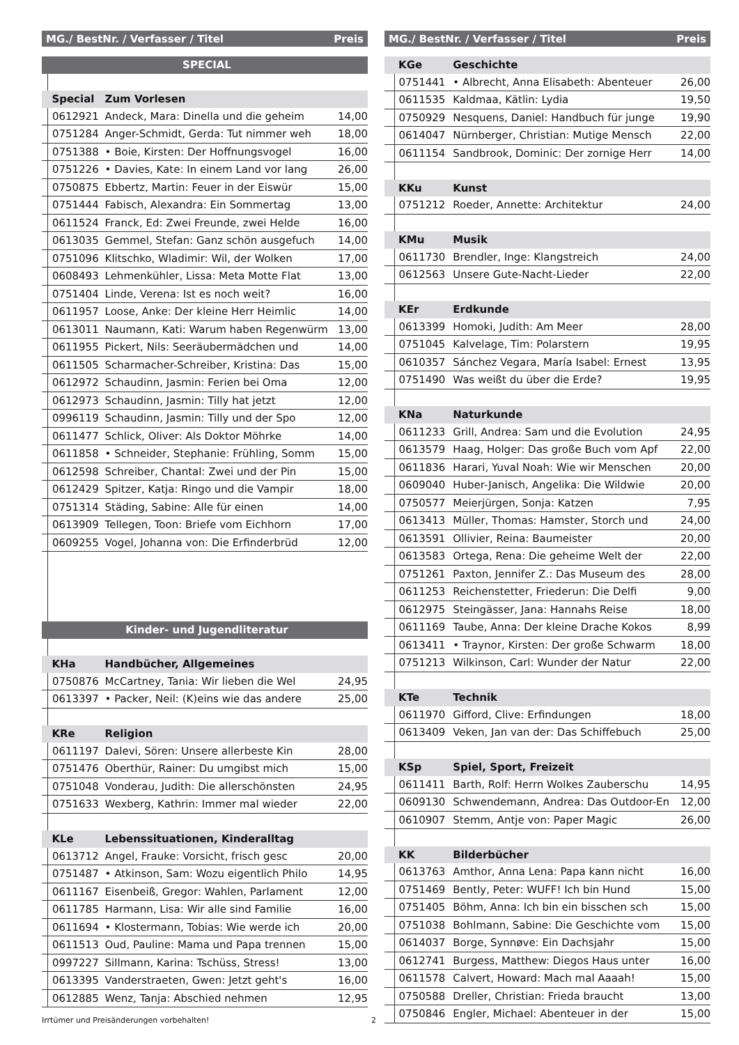| MG./ BestNr. / Verfasser / Titel | | | Preis |
| --- | --- | --- | --- |
| SPECIAL | | | |
| | Special | Zum Vorlesen | |
| | 0612921 | Andeck, Mara: Dinella und die geheim | 14,00 |
| | 0751284 | Anger-Schmidt, Gerda: Tut nimmer weh | 18,00 |
| | 0751388 | • Boie, Kirsten: Der Hoffnungsvogel | 16,00 |
| | 0751226 | • Davies, Kate: In einem Land vor lang | 26,00 |
| | 0750875 | Ebbertz, Martin: Feuer in der Eiswür | 15,00 |
| | 0751444 | Fabisch, Alexandra: Ein Sommertag | 13,00 |
| | 0611524 | Franck, Ed: Zwei Freunde, zwei Helde | 16,00 |
| | 0613035 | Gemmel, Stefan: Ganz schön ausgefuch | 14,00 |
| | 0751096 | Klitschko, Wladimir: Wil, der Wolken | 17,00 |
| | 0608493 | Lehmenkühler, Lissa: Meta Motte Flat | 13,00 |
| | 0751404 | Linde, Verena: Ist es noch weit? | 16,00 |
| | 0611957 | Loose, Anke: Der kleine Herr Heimlic | 14,00 |
| | 0613011 | Naumann, Kati: Warum haben Regenwürm | 13,00 |
| | 0611955 | Pickert, Nils: Seeräubermädchen und | 14,00 |
| | 0611505 | Scharmacher-Schreiber, Kristina: Das | 15,00 |
| | 0612972 | Schaudinn, Jasmin: Ferien bei Oma | 12,00 |
| | 0612973 | Schaudinn, Jasmin: Tilly hat jetzt | 12,00 |
| | 0996119 | Schaudinn, Jasmin: Tilly und der Spo | 12,00 |
| | 0611477 | Schlick, Oliver: Als Doktor Möhrke | 14,00 |
| | 0611858 | • Schneider, Stephanie: Frühling, Somm | 15,00 |
| | 0612598 | Schreiber, Chantal: Zwei und der Pin | 15,00 |
| | 0612429 | Spitzer, Katja: Ringo und die Vampir | 18,00 |
| | 0751314 | Städing, Sabine: Alle für einen | 14,00 |
| | 0613909 | Tellegen, Toon: Briefe vom Eichhorn | 17,00 |
| | 0609255 | Vogel, Johanna von: Die Erfinderbrüd | 12,00 |
| Kinder- und Jugendliteratur | | | |
| | KHa | Handbücher, Allgemeines | |
| | 0750876 | McCartney, Tania: Wir lieben die Wel | 24,95 |
| | 0613397 | • Packer, Neil: (K)eins wie das andere | 25,00 |
| | KRe | Religion | |
| | 0611197 | Dalevi, Sören: Unsere allerbeste Kin | 28,00 |
| | 0751476 | Oberthür, Rainer: Du umgibst mich | 15,00 |
| | 0751048 | Vonderau, Judith: Die allerschönsten | 24,95 |
| | 0751633 | Wexberg, Kathrin: Immer mal wieder | 22,00 |
| | KLe | Lebenssituationen, Kinderalltag | |
| | 0613712 | Angel, Frauke: Vorsicht, frisch gesc | 20,00 |
| | 0751487 | • Atkinson, Sam: Wozu eigentlich Philo | 14,95 |
| | 0611167 | Eisenbeiß, Gregor: Wahlen, Parlament | 12,00 |
| | 0611785 | Harmann, Lisa: Wir alle sind Familie | 16,00 |
| | 0611694 | • Klostermann, Tobias: Wie werde ich | 20,00 |
| | 0611513 | Oud, Pauline: Mama und Papa trennen | 15,00 |
| | 0997227 | Sillmann, Karina: Tschüss, Stress! | 13,00 |
| | 0613395 | Vanderstraeten, Gwen: Jetzt geht's | 16,00 |
| | 0612885 | Wenz, Tanja: Abschied nehmen | 12,95 |
| MG./ BestNr. / Verfasser / Titel | | | Preis |
| --- | --- | --- | --- |
| | KGe | Geschichte | |
| | 0751441 | • Albrecht, Anna Elisabeth: Abenteuer | 26,00 |
| | 0611535 | Kaldmaa, Kätlin: Lydia | 19,50 |
| | 0750929 | Nesquens, Daniel: Handbuch für junge | 19,90 |
| | 0614047 | Nürnberger, Christian: Mutige Mensch | 22,00 |
| | 0611154 | Sandbrook, Dominic: Der zornige Herr | 14,00 |
| | KKu | Kunst | |
| | 0751212 | Roeder, Annette: Architektur | 24,00 |
| | KMu | Musik | |
| | 0611730 | Brendler, Inge: Klangstreich | 24,00 |
| | 0612563 | Unsere Gute-Nacht-Lieder | 22,00 |
| | KEr | Erdkunde | |
| | 0613399 | Homoki, Judith: Am Meer | 28,00 |
| | 0751045 | Kalvelage, Tim: Polarstern | 19,95 |
| | 0610357 | Sánchez Vegara, María Isabel: Ernest | 13,95 |
| | 0751490 | Was weißt du über die Erde? | 19,95 |
| | KNa | Naturkunde | |
| | 0611233 | Grill, Andrea: Sam und die Evolution | 24,95 |
| | 0613579 | Haag, Holger: Das große Buch vom Apf | 22,00 |
| | 0611836 | Harari, Yuval Noah: Wie wir Menschen | 20,00 |
| | 0609040 | Huber-Janisch, Angelika: Die Wildwie | 20,00 |
| | 0750577 | Meierjürgen, Sonja: Katzen | 7,95 |
| | 0613413 | Müller, Thomas: Hamster, Storch und | 24,00 |
| | 0613591 | Ollivier, Reina: Baumeister | 20,00 |
| | 0613583 | Ortega, Rena: Die geheime Welt der | 22,00 |
| | 0751261 | Paxton, Jennifer Z.: Das Museum des | 28,00 |
| | 0611253 | Reichenstetter, Friederun: Die Delfi | 9,00 |
| | 0612975 | Steingässer, Jana: Hannahs Reise | 18,00 |
| | 0611169 | Taube, Anna: Der kleine Drache Kokos | 8,99 |
| | 0613411 | • Traynor, Kirsten: Der große Schwarm | 18,00 |
| | 0751213 | Wilkinson, Carl: Wunder der Natur | 22,00 |
| | KTe | Technik | |
| | 0611970 | Gifford, Clive: Erfindungen | 18,00 |
| | 0613409 | Veken, Jan van der: Das Schiffebuch | 25,00 |
| | KSp | Spiel, Sport, Freizeit | |
| | 0611411 | Barth, Rolf: Herrn Wolkes Zauberschu | 14,95 |
| | 0609130 | Schwendemann, Andrea: Das Outdoor-En | 12,00 |
| | 0610907 | Stemm, Antje von: Paper Magic | 26,00 |
| | KK | Bilderbücher | |
| | 0613763 | Amthor, Anna Lena: Papa kann nicht | 16,00 |
| | 0751469 | Bently, Peter: WUFF! Ich bin Hund | 15,00 |
| | 0751405 | Böhm, Anna: Ich bin ein bisschen sch | 15,00 |
| | 0751038 | Bohlmann, Sabine: Die Geschichte vom | 15,00 |
| | 0614037 | Borge, Synnøve: Ein Dachsjahr | 15,00 |
| | 0612741 | Burgess, Matthew: Diegos Haus unter | 16,00 |
| | 0611578 | Calvert, Howard: Mach mal Aaaah! | 15,00 |
| | 0750588 | Dreller, Christian: Frieda braucht | 13,00 |
| | 0750846 | Engler, Michael: Abenteuer in der | 15,00 |
Irrtümer und Preisänderungen vorbehalten! 2